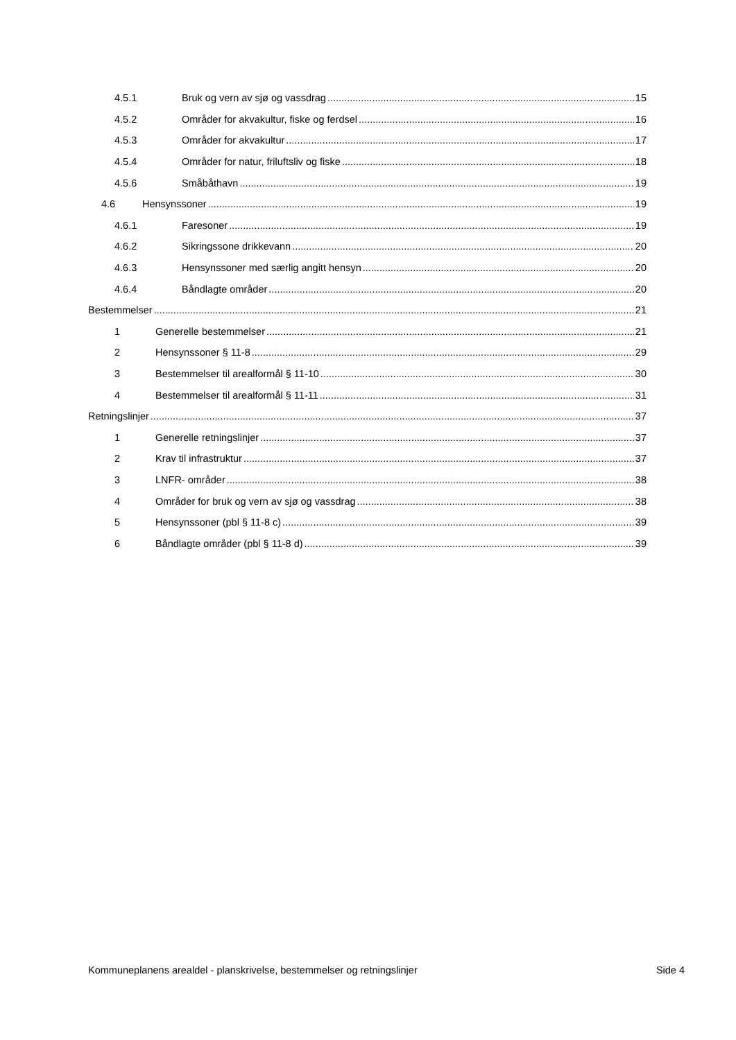4.5.1 Bruk og vern av sjø og vassdrag 15
4.5.2 Områder for akvakultur, fiske og ferdsel 16
4.5.3 Områder for akvakultur 17
4.5.4 Områder for natur, friluftsliv og fiske 18
4.5.6 Småbåthavn 19
4.6 Hensynssoner 19
4.6.1 Faresoner 19
4.6.2 Sikringssone drikkevann 20
4.6.3 Hensynssoner med særlig angitt hensyn 20
4.6.4 Båndlagte områder 20
Bestemmelser 21
1 Generelle bestemmelser 21
2 Hensynssoner § 11-8 29
3 Bestemmelser til arealformål § 11-10 30
4 Bestemmelser til arealformål § 11-11 31
Retningslinjer 37
1 Generelle retningslinjer 37
2 Krav til infrastruktur 37
3 LNFR- områder 38
4 Områder for bruk og vern av sjø og vassdrag 38
5 Hensynssoner (pbl § 11-8 c) 39
6 Båndlagte områder (pbl § 11-8 d) 39
Kommuneplanens arealdel - planskrivelse, bestemmelser og retningslinjer Side 4